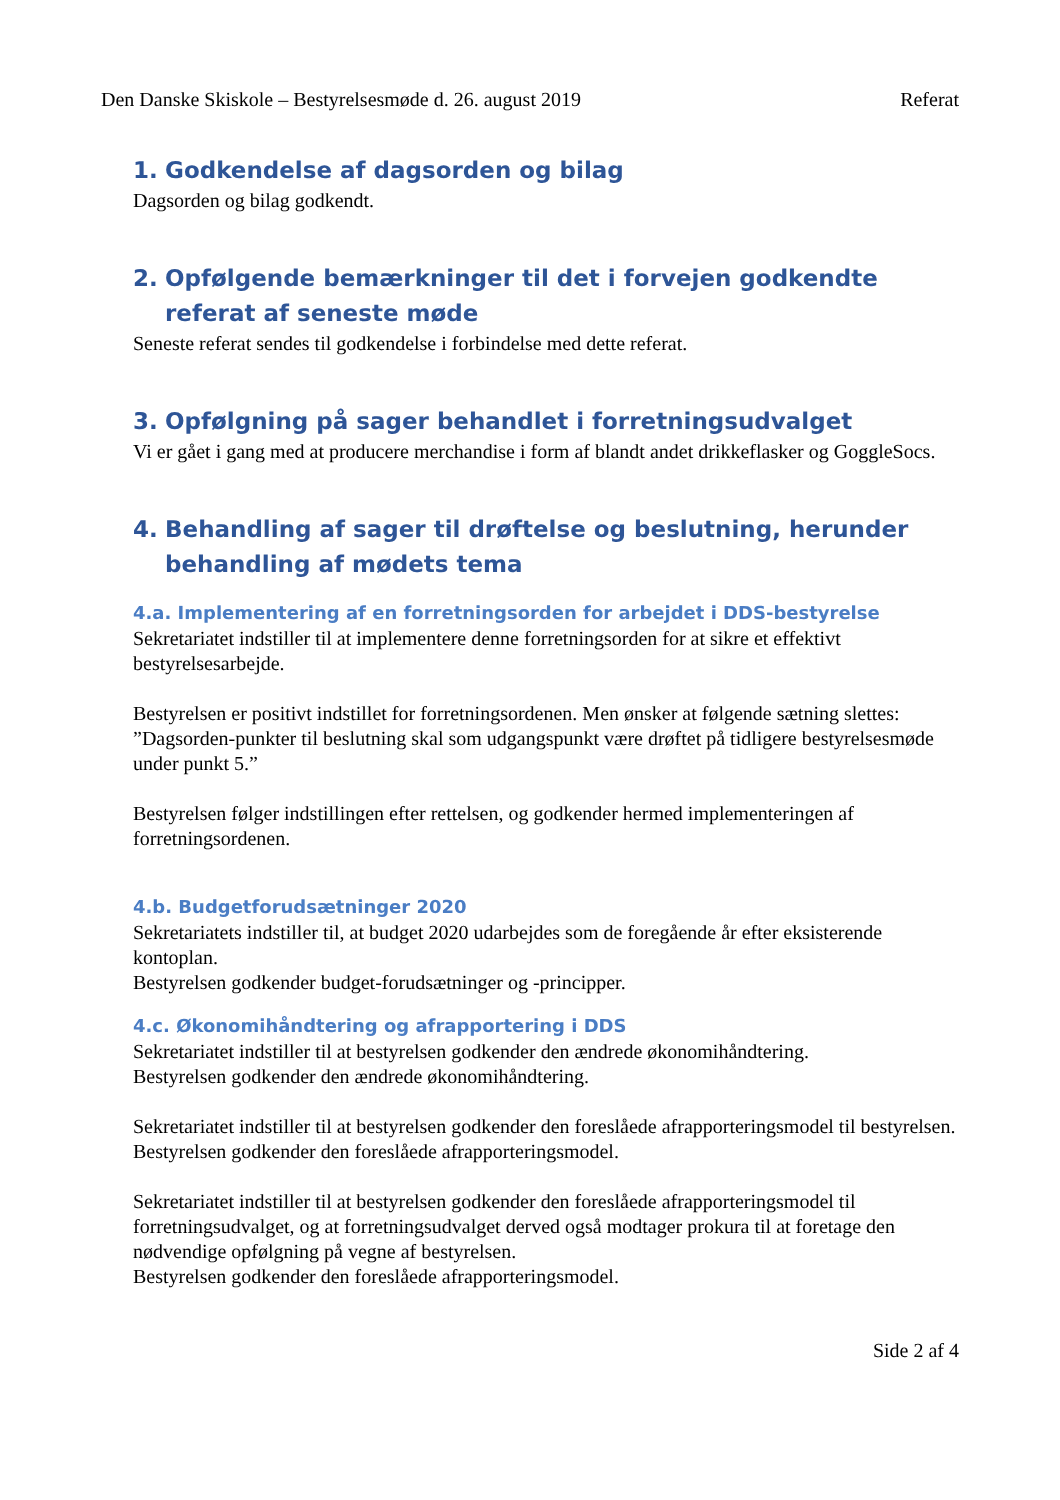Den Danske Skiskole – Bestyrelsesmøde d. 26. august 2019 Referat
1. Godkendelse af dagsorden og bilag
Dagsorden og bilag godkendt.
2. Opfølgende bemærkninger til det i forvejen godkendte referat af seneste møde
Seneste referat sendes til godkendelse i forbindelse med dette referat.
3. Opfølgning på sager behandlet i forretningsudvalget
Vi er gået i gang med at producere merchandise i form af blandt andet drikkeflasker og GoggleSocs.
4. Behandling af sager til drøftelse og beslutning, herunder behandling af mødets tema
4.a. Implementering af en forretningsorden for arbejdet i DDS-bestyrelse
Sekretariatet indstiller til at implementere denne forretningsorden for at sikre et effektivt bestyrelsesarbejde.
Bestyrelsen er positivt indstillet for forretningsordenen. Men ønsker at følgende sætning slettes: ”Dagsorden-punkter til beslutning skal som udgangspunkt være drøftet på tidligere bestyrelsesmøde under punkt 5.”
Bestyrelsen følger indstillingen efter rettelsen, og godkender hermed implementeringen af forretningsordenen.
4.b. Budgetforudsætninger 2020
Sekretariatets indstiller til, at budget 2020 udarbejdes som de foregående år efter eksisterende kontoplan.
Bestyrelsen godkender budget-forudsætninger og -principper.
4.c. Økonomihåndtering og afrapportering i DDS
Sekretariatet indstiller til at bestyrelsen godkender den ændrede økonomihåndtering.
Bestyrelsen godkender den ændrede økonomihåndtering.
Sekretariatet indstiller til at bestyrelsen godkender den foreslåede afrapporteringsmodel til bestyrelsen.
Bestyrelsen godkender den foreslåede afrapporteringsmodel.
Sekretariatet indstiller til at bestyrelsen godkender den foreslåede afrapporteringsmodel til forretningsudvalget, og at forretningsudvalget derved også modtager prokura til at foretage den nødvendige opfølgning på vegne af bestyrelsen.
Bestyrelsen godkender den foreslåede afrapporteringsmodel.
Side 2 af 4